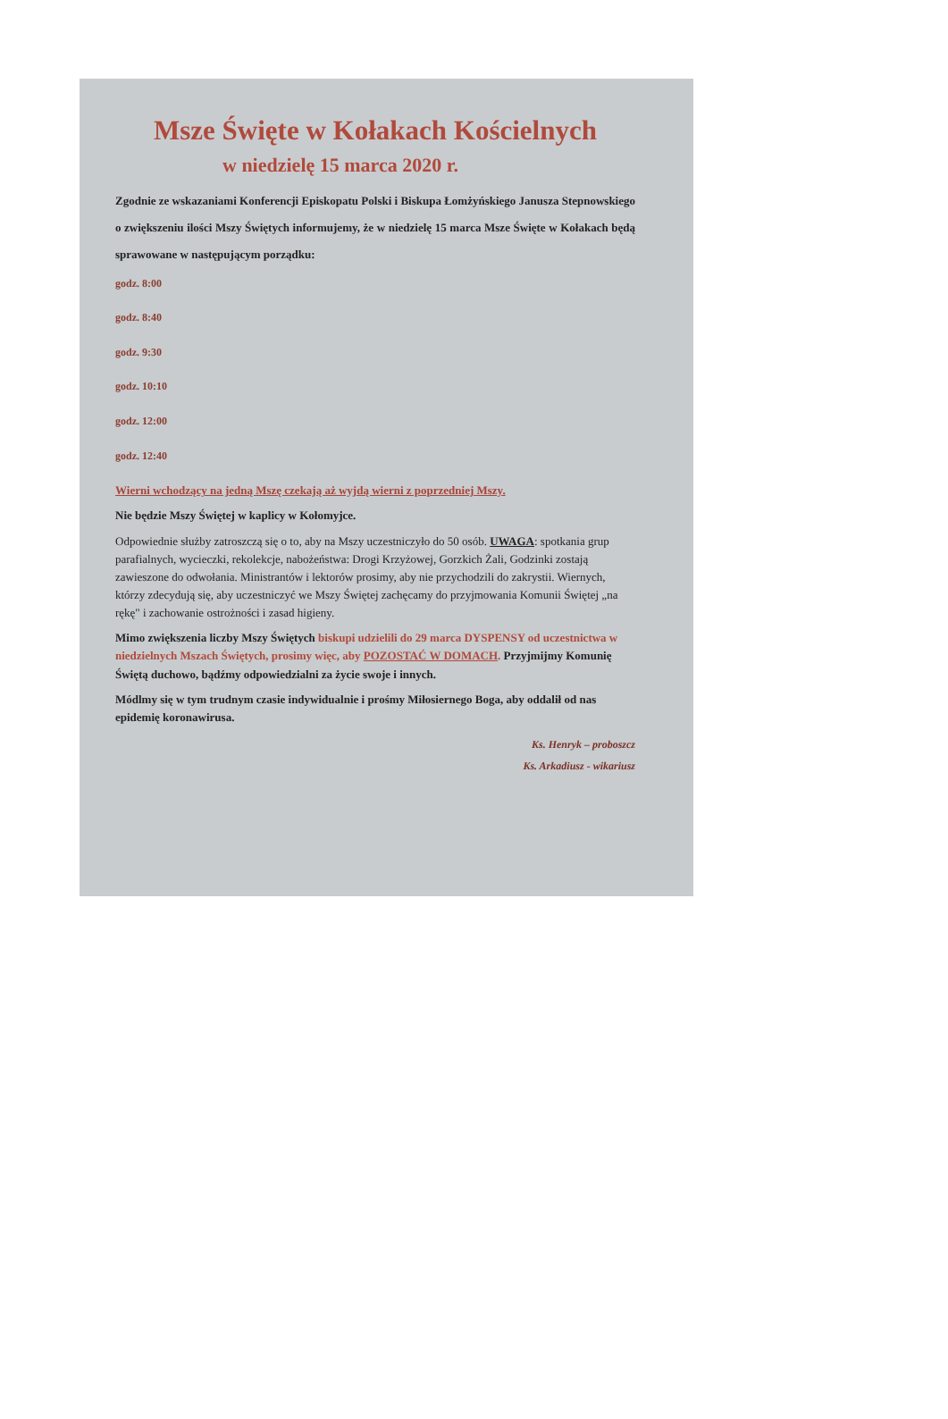Msze Święte w Kołakach Kościelnych
w niedzielę 15 marca 2020 r.
Zgodnie ze wskazaniami Konferencji Episkopatu Polski i Biskupa Łomżyńskiego Janusza Stepnowskiego o zwiększeniu ilości Mszy Świętych informujemy, że w niedzielę 15 marca Msze Święte w Kołakach będą sprawowane w następującym porządku:
godz. 8:00
godz. 8:40
godz. 9:30
godz. 10:10
godz. 12:00
godz. 12:40
Wierni wchodzący na jedną Mszę czekają aż wyjdą wierni z poprzedniej Mszy.
Nie będzie Mszy Świętej w kaplicy w Kołomyjce.
Odpowiednie służby zatroszczą się o to, aby na Mszy uczestniczyło do 50 osób. UWAGA: spotkania grup parafialnych, wycieczki, rekolekcje, nabożeństwa: Drogi Krzyżowej, Gorzkich Żali, Godzinki zostają zawieszone do odwołania. Ministrantów i lektorów prosimy, aby nie przychodzili do zakrystii. Wiernych, którzy zdecydują się, aby uczestniczyć we Mszy Świętej zachęcamy do przyjmowania Komunii Świętej „na rękę" i zachowanie ostrożności i zasad higieny.
Mimo zwiększenia liczby Mszy Świętych biskupi udzielili do 29 marca DYSPENSY od uczestnictwa w niedzielnych Mszach Świętych, prosimy więc, aby POZOSTAĆ W DOMACH. Przyjmijmy Komunię Świętą duchowo, bądźmy odpowiedzialni za życie swoje i innych.
Módlmy się w tym trudnym czasie indywidualnie i prośmy Miłosiernego Boga, aby oddalił od nas epidemię koronawirusa.
Ks. Henryk – proboszcz
Ks. Arkadiusz - wikariusz